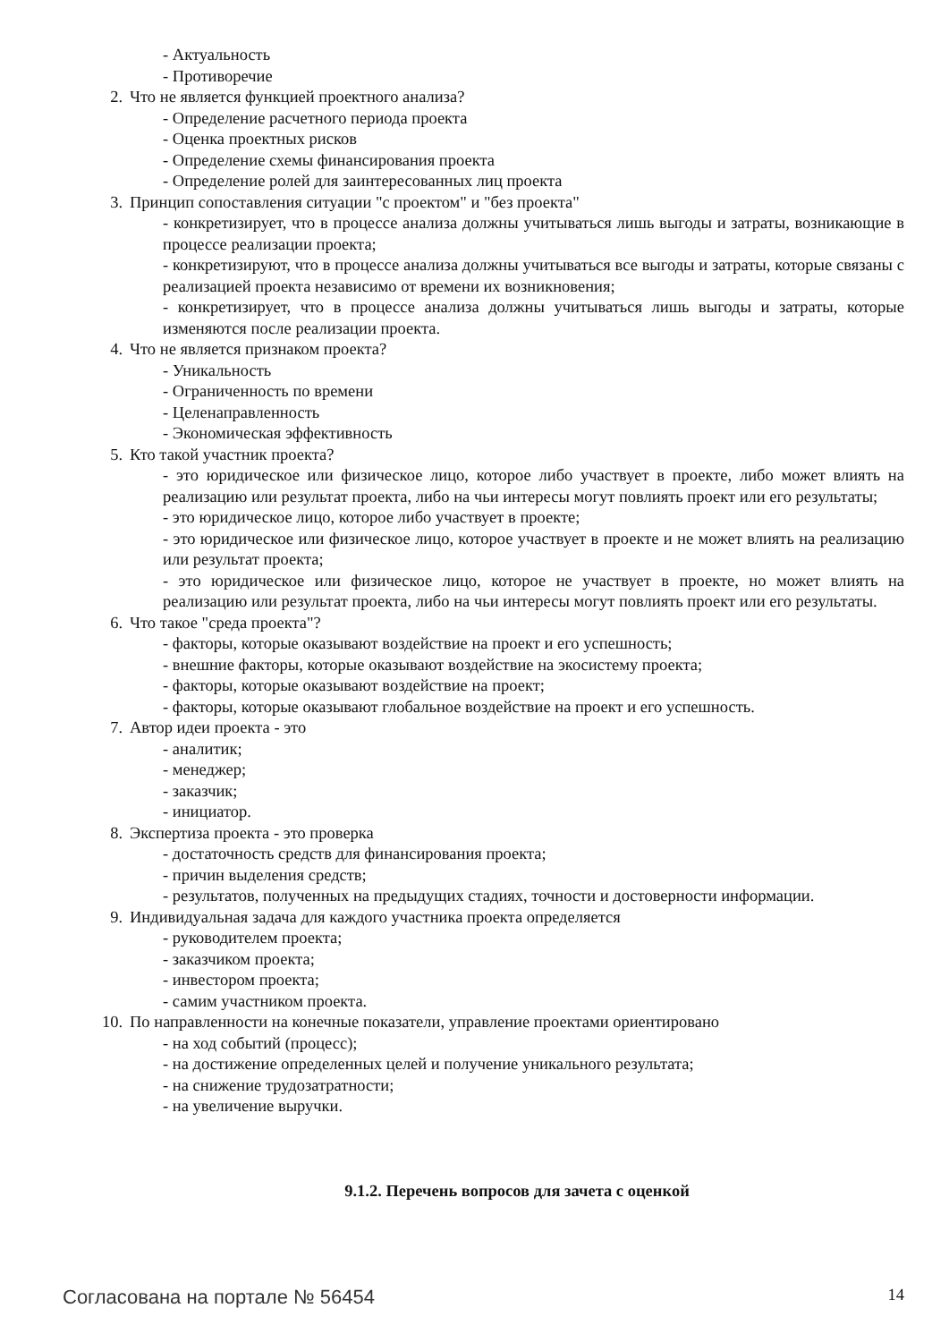- Актуальность
- Противоречие
2. Что не является функцией проектного анализа?
- Определение расчетного периода проекта
- Оценка проектных рисков
- Определение схемы финансирования проекта
- Определение ролей для заинтересованных лиц проекта
3. Принцип сопоставления ситуации "с проектом" и "без проекта"
- конкретизирует, что в процессе анализа должны учитываться лишь выгоды и затраты, возникающие в процессе реализации проекта;
- конкретизируют, что в процессе анализа должны учитываться все выгоды и затраты, которые связаны с реализацией проекта независимо от времени их возникновения;
- конкретизирует, что в процессе анализа должны учитываться лишь выгоды и затраты, которые изменяются после реализации проекта.
4. Что не является признаком проекта?
- Уникальность
- Ограниченность по времени
- Целенаправленность
- Экономическая эффективность
5. Кто такой участник проекта?
- это юридическое или физическое лицо, которое либо участвует в проекте, либо может влиять на реализацию или результат проекта, либо на чьи интересы могут повлиять проект или его результаты;
- это юридическое лицо, которое либо участвует в проекте;
- это юридическое или физическое лицо, которое участвует в проекте и не может влиять на реализацию или результат проекта;
- это юридическое или физическое лицо, которое не участвует в проекте, но может влиять на реализацию или результат проекта, либо на чьи интересы могут повлиять проект или его результаты.
6. Что такое "среда проекта"?
- факторы, которые оказывают воздействие на проект и его успешность;
- внешние факторы, которые оказывают воздействие на экосистему проекта;
- факторы, которые оказывают воздействие на проект;
- факторы, которые оказывают глобальное воздействие на проект и его успешность.
7. Автор идеи проекта - это
- аналитик;
- менеджер;
- заказчик;
- инициатор.
8. Экспертиза проекта - это проверка
- достаточность средств для финансирования проекта;
- причин выделения средств;
- результатов, полученных на предыдущих стадиях, точности и достоверности информации.
9. Индивидуальная задача для каждого участника проекта определяется
- руководителем проекта;
- заказчиком проекта;
- инвестором проекта;
- самим участником проекта.
10. По направленности на конечные показатели, управление проектами ориентировано
- на ход событий (процесс);
- на достижение определенных целей и получение уникального результата;
- на снижение трудозатратности;
- на увеличение выручки.
9.1.2. Перечень вопросов для зачета с оценкой
Согласована на портале № 56454 14